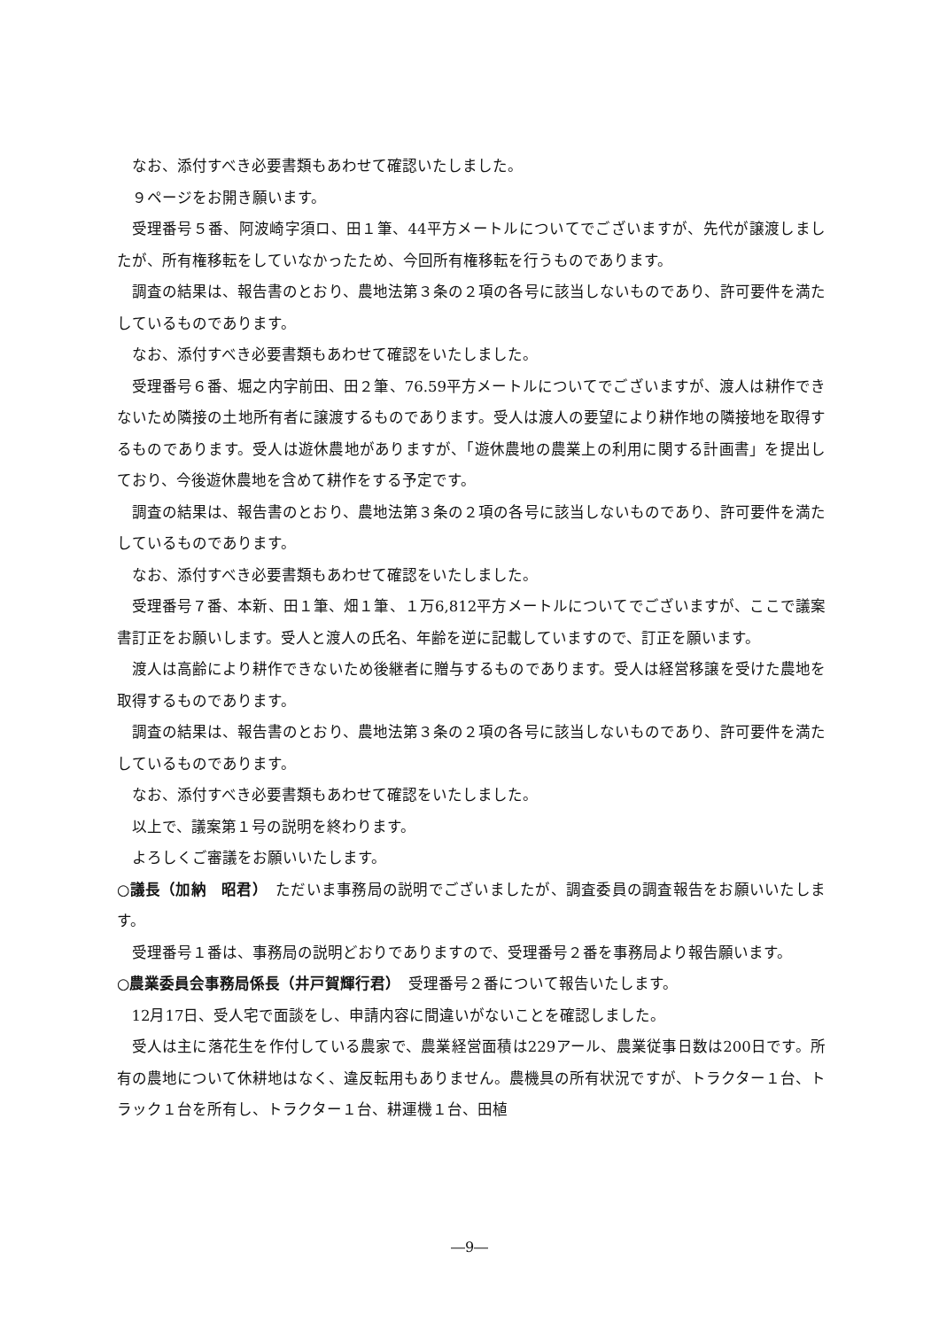なお、添付すべき必要書類もあわせて確認いたしました。
９ページをお開き願います。
受理番号５番、阿波崎字須ロ、田１筆、44平方メートルについてでございますが、先代が譲渡しましたが、所有権移転をしていなかったため、今回所有権移転を行うものであります。
調査の結果は、報告書のとおり、農地法第３条の２項の各号に該当しないものであり、許可要件を満たしているものであります。
なお、添付すべき必要書類もあわせて確認をいたしました。
受理番号６番、堀之内字前田、田２筆、76.59平方メートルについてでございますが、渡人は耕作できないため隣接の土地所有者に譲渡するものであります。受人は渡人の要望により耕作地の隣接地を取得するものであります。受人は遊休農地がありますが、「遊休農地の農業上の利用に関する計画書」を提出しており、今後遊休農地を含めて耕作をする予定です。
調査の結果は、報告書のとおり、農地法第３条の２項の各号に該当しないものであり、許可要件を満たしているものであります。
なお、添付すべき必要書類もあわせて確認をいたしました。
受理番号７番、本新、田１筆、畑１筆、１万6,812平方メートルについてでございますが、ここで議案書訂正をお願いします。受人と渡人の氏名、年齢を逆に記載していますので、訂正を願います。
渡人は高齢により耕作できないため後継者に贈与するものであります。受人は経営移譲を受けた農地を取得するものであります。
調査の結果は、報告書のとおり、農地法第３条の２項の各号に該当しないものであり、許可要件を満たしているものであります。
なお、添付すべき必要書類もあわせて確認をいたしました。
以上で、議案第１号の説明を終わります。
よろしくご審議をお願いいたします。
○議長（加納　昭君）　ただいま事務局の説明でございましたが、調査委員の調査報告をお願いいたします。
受理番号１番は、事務局の説明どおりでありますので、受理番号２番を事務局より報告願います。
○農業委員会事務局係長（井戸賀輝行君）　受理番号２番について報告いたします。
12月17日、受人宅で面談をし、申請内容に間違いがないことを確認しました。
受人は主に落花生を作付している農家で、農業経営面積は229アール、農業従事日数は200日です。所有の農地について休耕地はなく、違反転用もありません。農機具の所有状況ですが、トラクター１台、トラック１台を所有し、トラクター１台、耕運機１台、田植
―9―